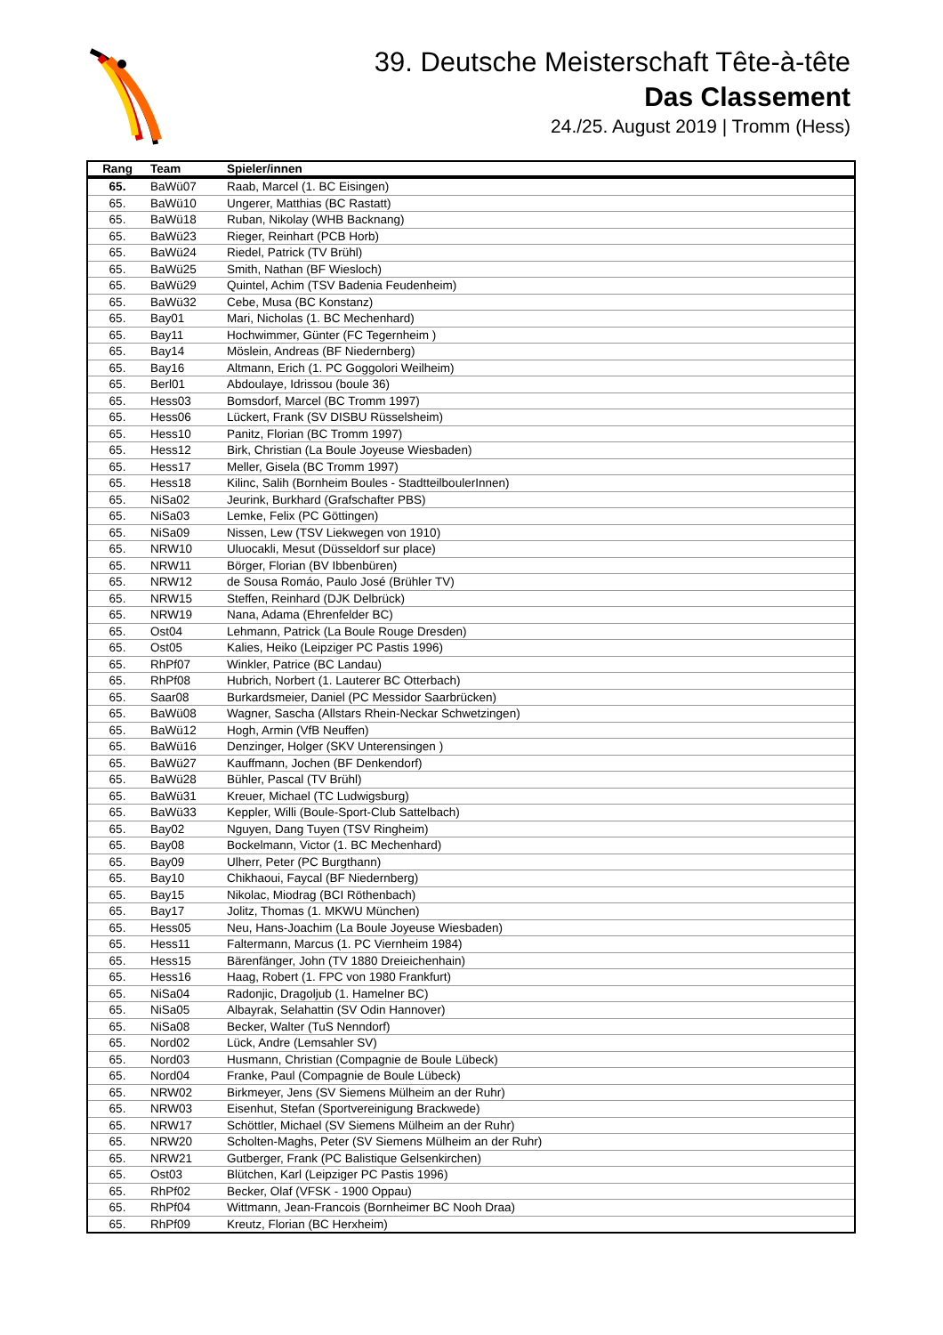39. Deutsche Meisterschaft Tête-à-tête
Das Classement
24./25. August 2019 | Tromm (Hess)
| Rang | Team | Spieler/innen |
| --- | --- | --- |
| 65. | BaWü07 | Raab, Marcel (1. BC Eisingen) |
| 65. | BaWü10 | Ungerer, Matthias (BC Rastatt) |
| 65. | BaWü18 | Ruban, Nikolay (WHB Backnang) |
| 65. | BaWü23 | Rieger, Reinhart (PCB Horb) |
| 65. | BaWü24 | Riedel, Patrick (TV Brühl) |
| 65. | BaWü25 | Smith, Nathan (BF Wiesloch) |
| 65. | BaWü29 | Quintel, Achim (TSV Badenia Feudenheim) |
| 65. | BaWü32 | Cebe, Musa (BC Konstanz) |
| 65. | Bay01 | Mari, Nicholas (1. BC Mechenhard) |
| 65. | Bay11 | Hochwimmer, Günter (FC Tegernheim ) |
| 65. | Bay14 | Möslein, Andreas (BF Niedernberg) |
| 65. | Bay16 | Altmann, Erich (1. PC Goggolori Weilheim) |
| 65. | Berl01 | Abdoulaye, Idrissou (boule 36) |
| 65. | Hess03 | Bomsdorf, Marcel (BC Tromm 1997) |
| 65. | Hess06 | Lückert, Frank (SV DISBU Rüsselsheim) |
| 65. | Hess10 | Panitz, Florian (BC Tromm 1997) |
| 65. | Hess12 | Birk, Christian (La Boule Joyeuse Wiesbaden) |
| 65. | Hess17 | Meller, Gisela (BC Tromm 1997) |
| 65. | Hess18 | Kilinc, Salih (Bornheim Boules - StadtteilboulerInnen) |
| 65. | NiSa02 | Jeurink, Burkhard (Grafschafter PBS) |
| 65. | NiSa03 | Lemke, Felix (PC Göttingen) |
| 65. | NiSa09 | Nissen, Lew (TSV Liekwegen von 1910) |
| 65. | NRW10 | Uluocakli, Mesut (Düsseldorf sur place) |
| 65. | NRW11 | Börger, Florian (BV Ibbenbüren) |
| 65. | NRW12 | de Sousa Romáo, Paulo José (Brühler TV) |
| 65. | NRW15 | Steffen, Reinhard (DJK Delbrück) |
| 65. | NRW19 | Nana, Adama (Ehrenfelder BC) |
| 65. | Ost04 | Lehmann, Patrick (La Boule Rouge Dresden) |
| 65. | Ost05 | Kalies, Heiko (Leipziger PC Pastis 1996) |
| 65. | RhPf07 | Winkler, Patrice (BC Landau) |
| 65. | RhPf08 | Hubrich, Norbert (1. Lauterer BC Otterbach) |
| 65. | Saar08 | Burkardsmeier, Daniel (PC Messidor Saarbrücken) |
| 65. | BaWü08 | Wagner, Sascha (Allstars Rhein-Neckar Schwetzingen) |
| 65. | BaWü12 | Hogh, Armin (VfB Neuffen) |
| 65. | BaWü16 | Denzinger, Holger (SKV Unterensingen ) |
| 65. | BaWü27 | Kauffmann, Jochen (BF Denkendorf) |
| 65. | BaWü28 | Bühler, Pascal (TV Brühl) |
| 65. | BaWü31 | Kreuer, Michael (TC Ludwigsburg) |
| 65. | BaWü33 | Keppler, Willi (Boule-Sport-Club Sattelbach) |
| 65. | Bay02 | Nguyen, Dang Tuyen (TSV Ringheim) |
| 65. | Bay08 | Bockelmann, Victor (1. BC Mechenhard) |
| 65. | Bay09 | Ulherr, Peter (PC Burgthann) |
| 65. | Bay10 | Chikhaoui, Faycal (BF Niedernberg) |
| 65. | Bay15 | Nikolac, Miodrag (BCI Röthenbach) |
| 65. | Bay17 | Jolitz, Thomas (1. MKWU München) |
| 65. | Hess05 | Neu, Hans-Joachim (La Boule Joyeuse Wiesbaden) |
| 65. | Hess11 | Faltermann, Marcus (1. PC Viernheim 1984) |
| 65. | Hess15 | Bärenfänger, John (TV 1880 Dreieichenhain) |
| 65. | Hess16 | Haag, Robert (1. FPC von 1980 Frankfurt) |
| 65. | NiSa04 | Radonjic, Dragoljub (1. Hamelner BC) |
| 65. | NiSa05 | Albayrak, Selahattin (SV Odin Hannover) |
| 65. | NiSa08 | Becker, Walter (TuS Nenndorf) |
| 65. | Nord02 | Lück, Andre (Lemsahler SV) |
| 65. | Nord03 | Husmann, Christian (Compagnie de Boule Lübeck) |
| 65. | Nord04 | Franke, Paul (Compagnie de Boule Lübeck) |
| 65. | NRW02 | Birkmeyer, Jens (SV Siemens Mülheim an der Ruhr) |
| 65. | NRW03 | Eisenhut, Stefan (Sportvereinigung Brackwede) |
| 65. | NRW17 | Schöttler, Michael (SV Siemens Mülheim an der Ruhr) |
| 65. | NRW20 | Scholten-Maghs, Peter (SV Siemens Mülheim an der Ruhr) |
| 65. | NRW21 | Gutberger, Frank (PC Balistique Gelsenkirchen) |
| 65. | Ost03 | Blütchen, Karl (Leipziger PC Pastis 1996) |
| 65. | RhPf02 | Becker, Olaf (VFSK - 1900 Oppau) |
| 65. | RhPf04 | Wittmann, Jean-Francois (Bornheimer BC Nooh Draa) |
| 65. | RhPf09 | Kreutz, Florian (BC Herxheim) |